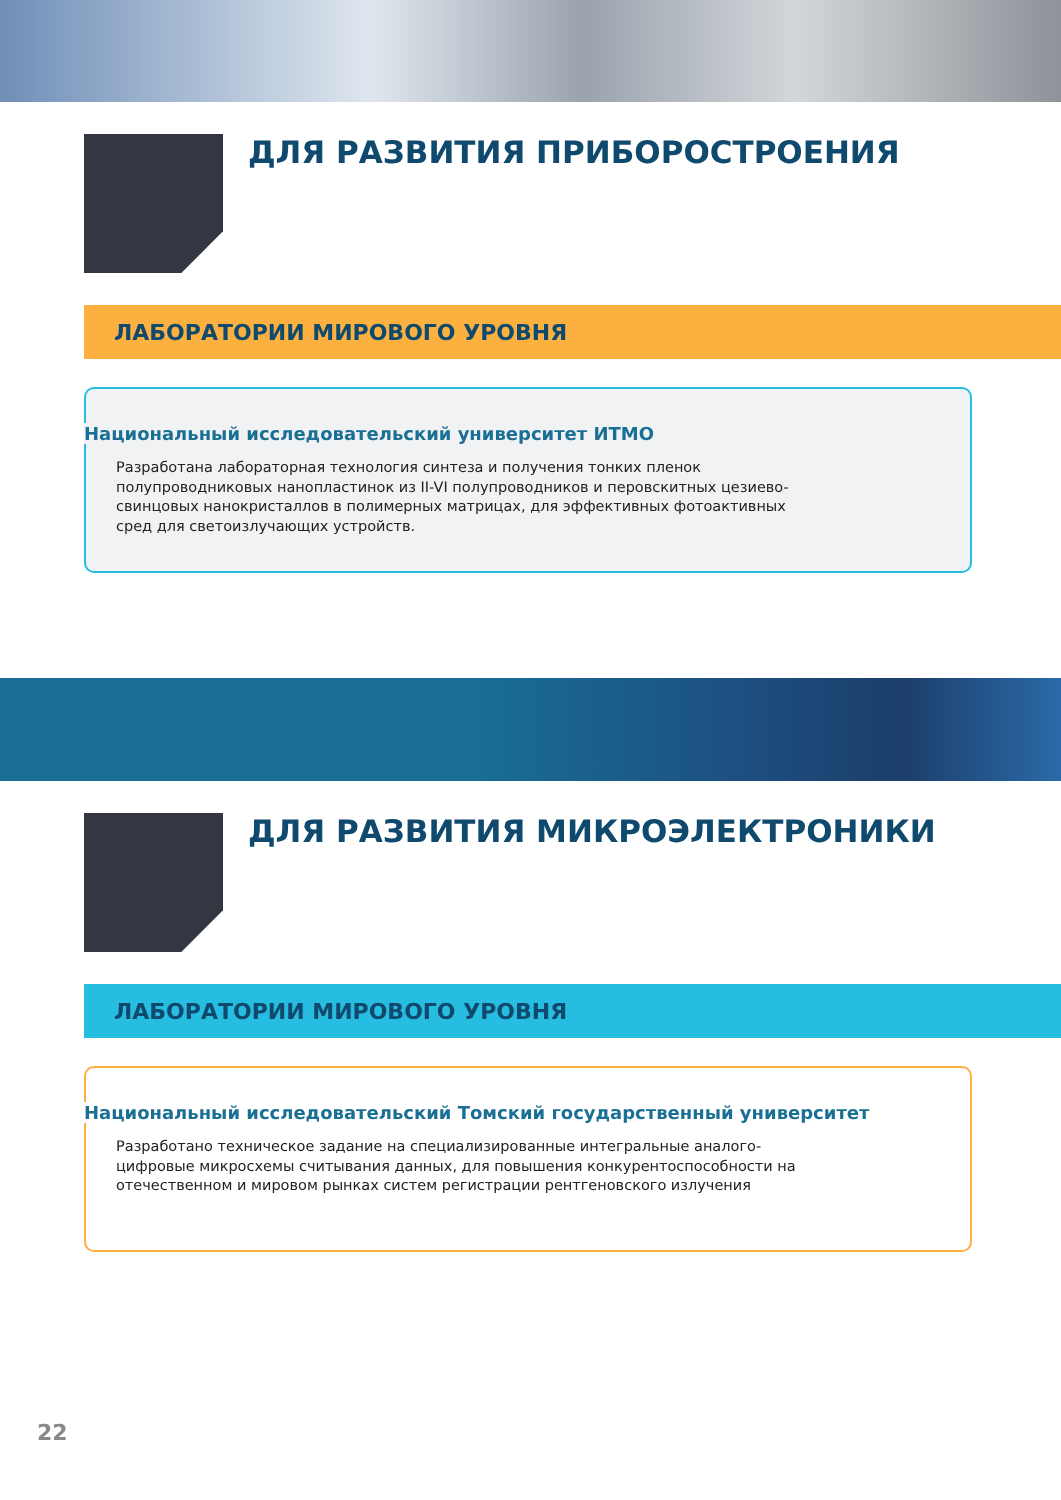ДЛЯ РАЗВИТИЯ ПРИБОРОСТРОЕНИЯ
ЛАБОРАТОРИИ МИРОВОГО УРОВНЯ
Национальный исследовательский университет ИТМО
Разработана лабораторная технология синтеза и получения тонких пленок полупроводниковых нанопластинок из II-VI полупроводников и перовскитных цезиево-свинцовых нанокристаллов в полимерных матрицах, для эффективных фотоактивных сред для светоизлучающих устройств.
ДЛЯ РАЗВИТИЯ МИКРОЭЛЕКТРОНИКИ
ЛАБОРАТОРИИ МИРОВОГО УРОВНЯ
Национальный исследовательский Томский государственный университет
Разработано техническое задание на специализированные интегральные аналого-цифровые микросхемы считывания данных, для повышения конкурентоспособности на отечественном и мировом рынках систем регистрации рентгеновского излучения
22